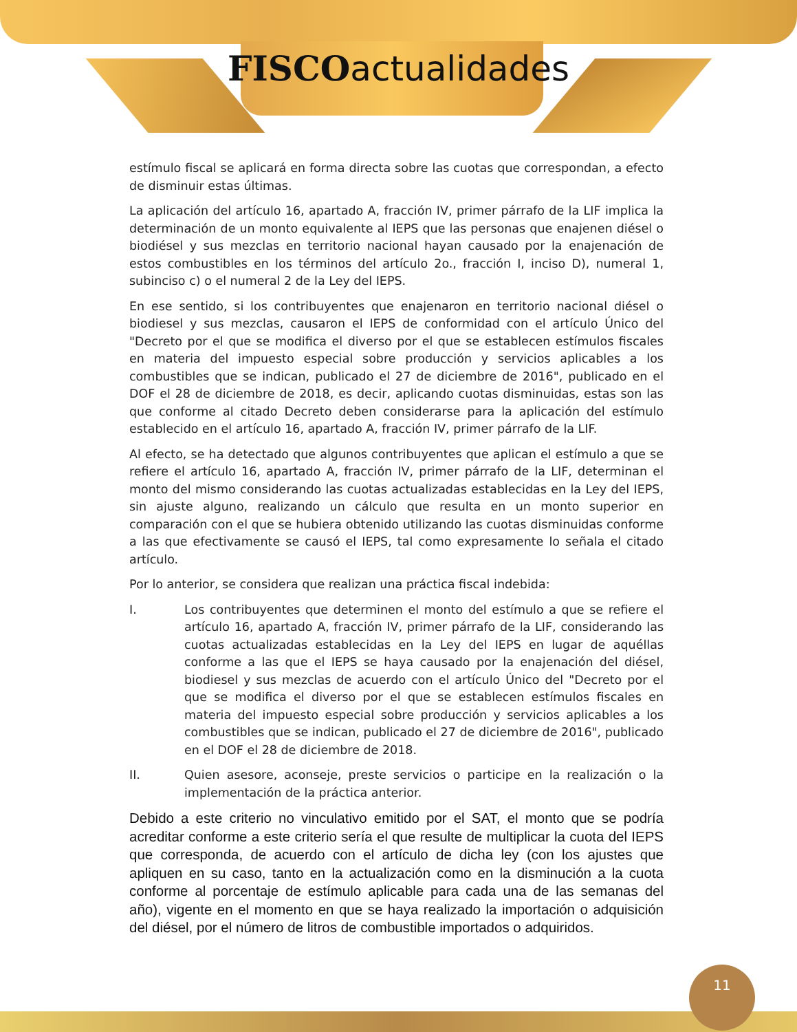FISCOactualidades
estímulo fiscal se aplicará en forma directa sobre las cuotas que correspondan, a efecto de disminuir estas últimas.
La aplicación del artículo 16, apartado A, fracción IV, primer párrafo de la LIF implica la determinación de un monto equivalente al IEPS que las personas que enajenen diésel o biodiésel y sus mezclas en territorio nacional hayan causado por la enajenación de estos combustibles en los términos del artículo 2o., fracción I, inciso D), numeral 1, subinciso c) o el numeral 2 de la Ley del IEPS.
En ese sentido, si los contribuyentes que enajenaron en territorio nacional diésel o biodiesel y sus mezclas, causaron el IEPS de conformidad con el artículo Único del "Decreto por el que se modifica el diverso por el que se establecen estímulos fiscales en materia del impuesto especial sobre producción y servicios aplicables a los combustibles que se indican, publicado el 27 de diciembre de 2016", publicado en el DOF el 28 de diciembre de 2018, es decir, aplicando cuotas disminuidas, estas son las que conforme al citado Decreto deben considerarse para la aplicación del estímulo establecido en el artículo 16, apartado A, fracción IV, primer párrafo de la LIF.
Al efecto, se ha detectado que algunos contribuyentes que aplican el estímulo a que se refiere el artículo 16, apartado A, fracción IV, primer párrafo de la LIF, determinan el monto del mismo considerando las cuotas actualizadas establecidas en la Ley del IEPS, sin ajuste alguno, realizando un cálculo que resulta en un monto superior en comparación con el que se hubiera obtenido utilizando las cuotas disminuidas conforme a las que efectivamente se causó el IEPS, tal como expresamente lo señala el citado artículo.
Por lo anterior, se considera que realizan una práctica fiscal indebida:
I. Los contribuyentes que determinen el monto del estímulo a que se refiere el artículo 16, apartado A, fracción IV, primer párrafo de la LIF, considerando las cuotas actualizadas establecidas en la Ley del IEPS en lugar de aquéllas conforme a las que el IEPS se haya causado por la enajenación del diésel, biodiesel y sus mezclas de acuerdo con el artículo Único del "Decreto por el que se modifica el diverso por el que se establecen estímulos fiscales en materia del impuesto especial sobre producción y servicios aplicables a los combustibles que se indican, publicado el 27 de diciembre de 2016", publicado en el DOF el 28 de diciembre de 2018.
II. Quien asesore, aconseje, preste servicios o participe en la realización o la implementación de la práctica anterior.
Debido a este criterio no vinculativo emitido por el SAT, el monto que se podría acreditar conforme a este criterio sería el que resulte de multiplicar la cuota del IEPS que corresponda, de acuerdo con el artículo de dicha ley (con los ajustes que apliquen en su caso, tanto en la actualización como en la disminución a la cuota conforme al porcentaje de estímulo aplicable para cada una de las semanas del año), vigente en el momento en que se haya realizado la importación o adquisición del diésel, por el número de litros de combustible importados o adquiridos.
11